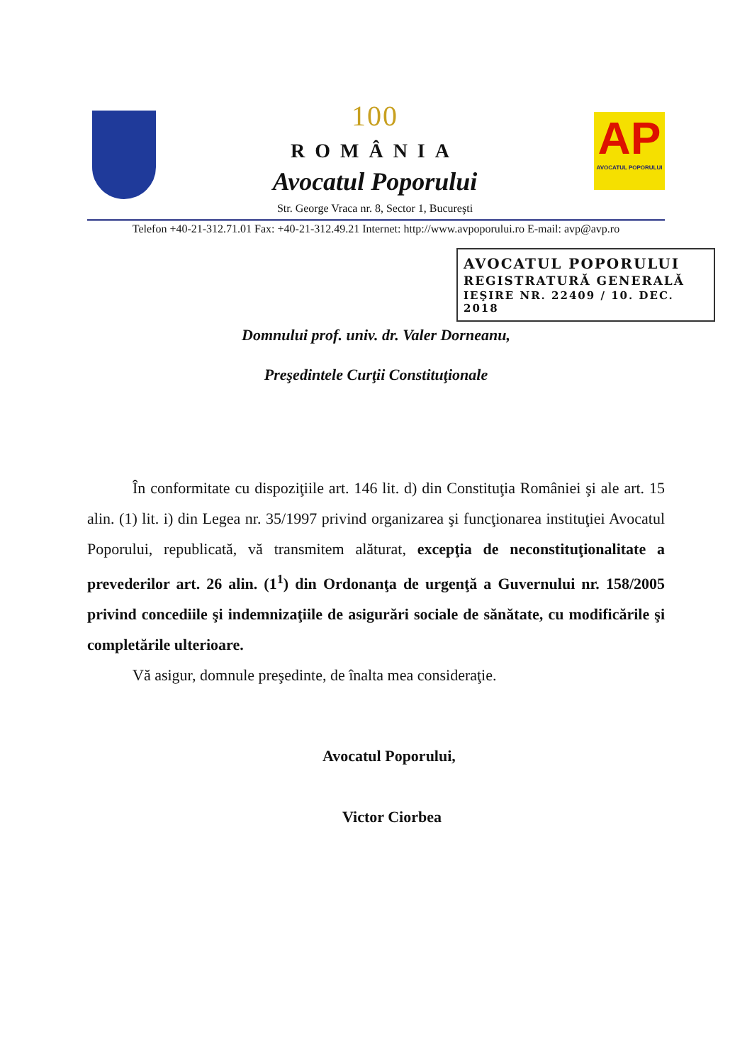100
ROMÂNIA
Avocatul Poporului
Str. George Vraca nr. 8, Sector 1, Bucureşti
AP
AVOCATUL POPORULUI
Telefon +40-21-312.71.01 Fax: +40-21-312.49.21 Internet: http://www.avpoporului.ro E-mail: avp@avp.ro
AVOCATUL POPORULUI
REGISTRATURĂ GENERALĂ
IEŞIRE NR. 22409 / 10. DEC. 2018
Domnului prof. univ. dr. Valer Dorneanu,
Preşedintele Curţii Constituţionale
În conformitate cu dispoziţiile art. 146 lit. d) din Constituţia României şi ale art. 15 alin. (1) lit. i) din Legea nr. 35/1997 privind organizarea şi funcţionarea instituţiei Avocatul Poporului, republicată, vă transmitem alăturat, excepţia de neconstituţionalitate a prevederilor art. 26 alin. (1<sup>1</sup>) din Ordonanţa de urgenţă a Guvernului nr. 158/2005 privind concediile şi indemnizaţiile de asigurări sociale de sănătate, cu modificările şi completările ulterioare.
Vă asigur, domnule preşedinte, de înalta mea consideraţie.
Avocatul Poporului,
Victor Ciorbea